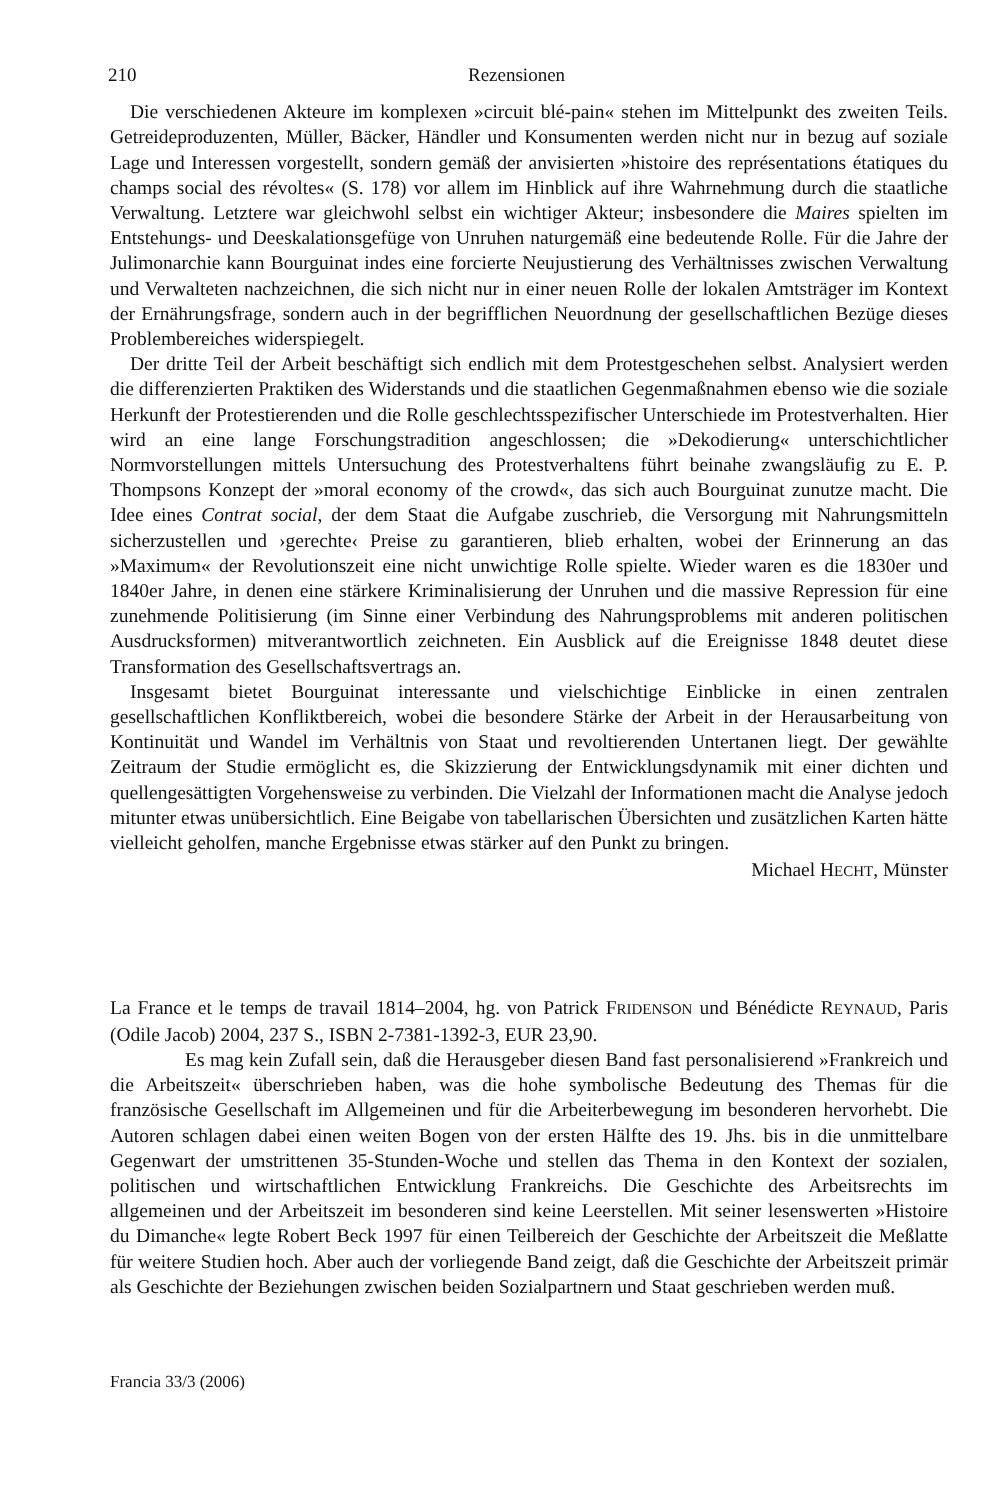210 Rezensionen
Die verschiedenen Akteure im komplexen »circuit blé-pain« stehen im Mittelpunkt des zweiten Teils. Getreideproduzenten, Müller, Bäcker, Händler und Konsumenten werden nicht nur in bezug auf soziale Lage und Interessen vorgestellt, sondern gemäß der anvisierten »histoire des représentations étatiques du champs social des révoltes« (S. 178) vor allem im Hinblick auf ihre Wahrnehmung durch die staatliche Verwaltung. Letztere war gleichwohl selbst ein wichtiger Akteur; insbesondere die Maires spielten im Entstehungs- und Deeskalationsgefüge von Unruhen naturgemäß eine bedeutende Rolle. Für die Jahre der Julimonarchie kann Bourguinat indes eine forcierte Neujustierung des Verhältnisses zwischen Verwaltung und Verwalteten nachzeichnen, die sich nicht nur in einer neuen Rolle der lokalen Amtsträger im Kontext der Ernährungsfrage, sondern auch in der begrifflichen Neuordnung der gesellschaftlichen Bezüge dieses Problembereiches widerspiegelt.
Der dritte Teil der Arbeit beschäftigt sich endlich mit dem Protestgeschehen selbst. Analysiert werden die differenzierten Praktiken des Widerstands und die staatlichen Gegenmaßnahmen ebenso wie die soziale Herkunft der Protestierenden und die Rolle geschlechtsspezifischer Unterschiede im Protestverhalten. Hier wird an eine lange Forschungstradition angeschlossen; die »Dekodierung« unterschichtlicher Normvorstellungen mittels Untersuchung des Protestverhaltens führt beinahe zwangsläufig zu E. P. Thompsons Konzept der »moral economy of the crowd«, das sich auch Bourguinat zunutze macht. Die Idee eines Contrat social, der dem Staat die Aufgabe zuschrieb, die Versorgung mit Nahrungsmitteln sicherzustellen und ›gerechte‹ Preise zu garantieren, blieb erhalten, wobei der Erinnerung an das »Maximum« der Revolutionszeit eine nicht unwichtige Rolle spielte. Wieder waren es die 1830er und 1840er Jahre, in denen eine stärkere Kriminalisierung der Unruhen und die massive Repression für eine zunehmende Politisierung (im Sinne einer Verbindung des Nahrungsproblems mit anderen politischen Ausdrucksformen) mitverantwortlich zeichneten. Ein Ausblick auf die Ereignisse 1848 deutet diese Transformation des Gesellschaftsvertrags an.
Insgesamt bietet Bourguinat interessante und vielschichtige Einblicke in einen zentralen gesellschaftlichen Konfliktbereich, wobei die besondere Stärke der Arbeit in der Herausarbeitung von Kontinuität und Wandel im Verhältnis von Staat und revoltierenden Untertanen liegt. Der gewählte Zeitraum der Studie ermöglicht es, die Skizzierung der Entwicklungsdynamik mit einer dichten und quellengesättigten Vorgehensweise zu verbinden. Die Vielzahl der Informationen macht die Analyse jedoch mitunter etwas unübersichtlich. Eine Beigabe von tabellarischen Übersichten und zusätzlichen Karten hätte vielleicht geholfen, manche Ergebnisse etwas stärker auf den Punkt zu bringen.
Michael HECHT, Münster
La France et le temps de travail 1814–2004, hg. von Patrick FRIDENSON und Bénédicte REYNAUD, Paris (Odile Jacob) 2004, 237 S., ISBN 2-7381-1392-3, EUR 23,90.
Es mag kein Zufall sein, daß die Herausgeber diesen Band fast personalisierend »Frankreich und die Arbeitszeit« überschrieben haben, was die hohe symbolische Bedeutung des Themas für die französische Gesellschaft im Allgemeinen und für die Arbeiterbewegung im besonderen hervorhebt. Die Autoren schlagen dabei einen weiten Bogen von der ersten Hälfte des 19. Jhs. bis in die unmittelbare Gegenwart der umstrittenen 35-Stunden-Woche und stellen das Thema in den Kontext der sozialen, politischen und wirtschaftlichen Entwicklung Frankreichs. Die Geschichte des Arbeitsrechts im allgemeinen und der Arbeitszeit im besonderen sind keine Leerstellen. Mit seiner lesenswerten »Histoire du Dimanche« legte Robert Beck 1997 für einen Teilbereich der Geschichte der Arbeitszeit die Meßlatte für weitere Studien hoch. Aber auch der vorliegende Band zeigt, daß die Geschichte der Arbeitszeit primär als Geschichte der Beziehungen zwischen beiden Sozialpartnern und Staat geschrieben werden muß.
Francia 33/3 (2006)